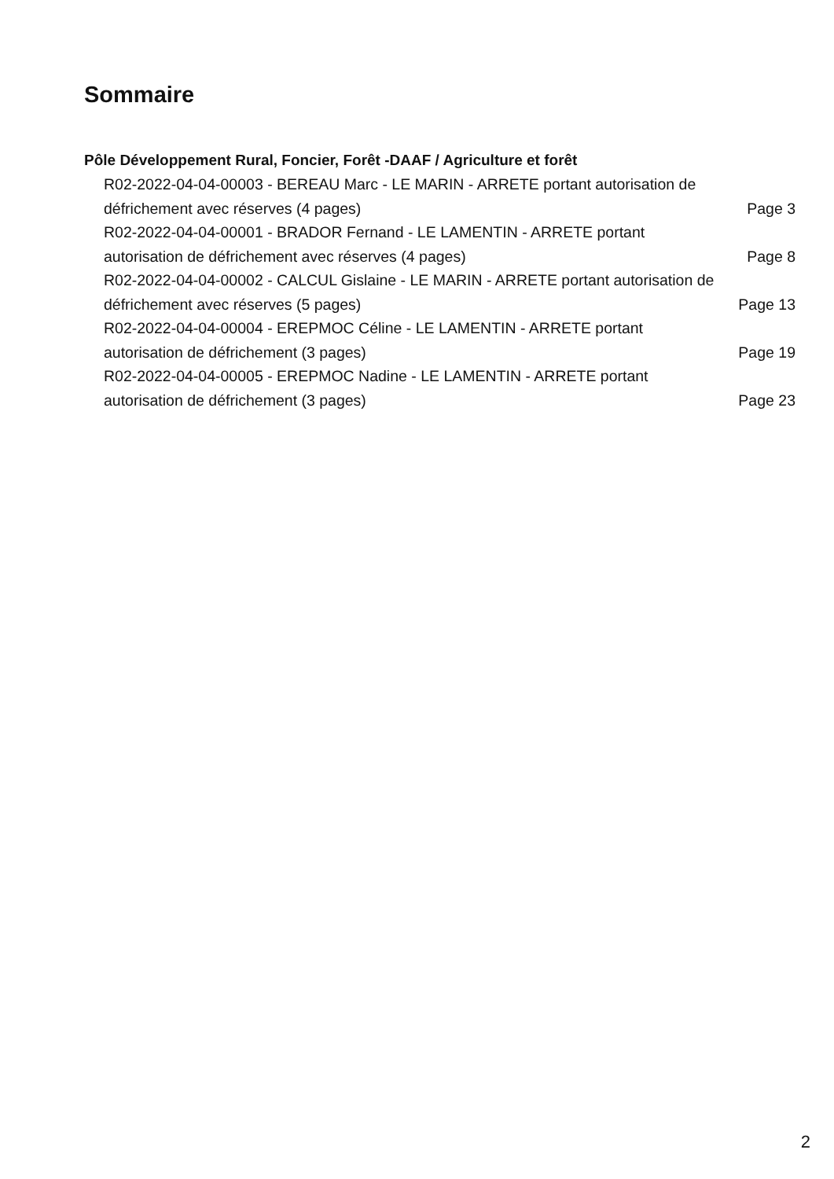Sommaire
Pôle Développement Rural, Foncier, Forêt -DAAF / Agriculture et forêt
R02-2022-04-04-00003 - BEREAU Marc - LE MARIN - ARRETE portant autorisation de défrichement avec réserves (4 pages)
Page 3
R02-2022-04-04-00001 - BRADOR Fernand - LE LAMENTIN - ARRETE portant autorisation de défrichement avec réserves (4 pages)
Page 8
R02-2022-04-04-00002 - CALCUL Gislaine - LE MARIN - ARRETE portant autorisation de défrichement avec réserves (5 pages)
Page 13
R02-2022-04-04-00004 - EREPMOC Céline - LE LAMENTIN - ARRETE portant autorisation de défrichement (3 pages)
Page 19
R02-2022-04-04-00005 - EREPMOC Nadine - LE LAMENTIN - ARRETE portant autorisation de défrichement (3 pages)
Page 23
2